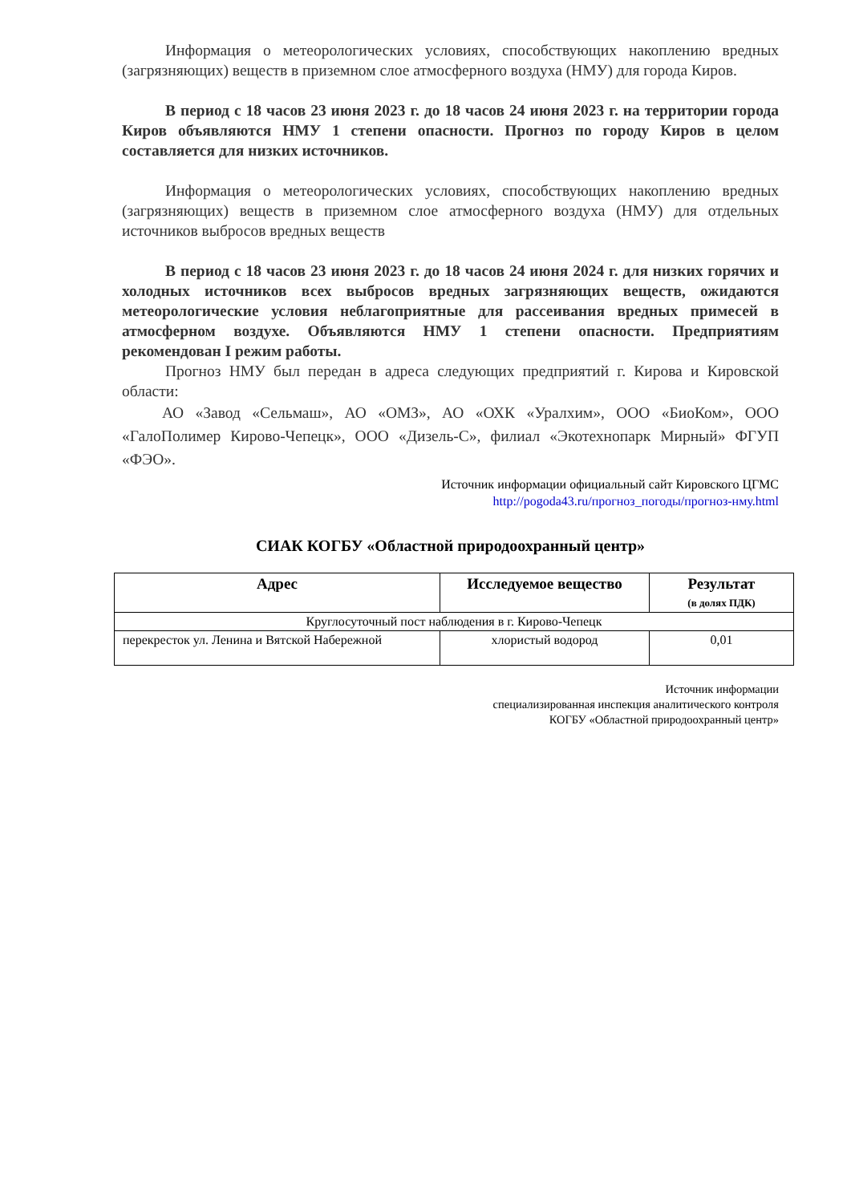Информация о метеорологических условиях, способствующих накоплению вредных (загрязняющих) веществ в приземном слое атмосферного воздуха (НМУ) для города Киров.
В период с 18 часов 23 июня 2023 г. до 18 часов 24 июня 2023 г. на территории города Киров объявляются НМУ 1 степени опасности. Прогноз по городу Киров в целом составляется для низких источников.
Информация о метеорологических условиях, способствующих накоплению вредных (загрязняющих) веществ в приземном слое атмосферного воздуха (НМУ) для отдельных источников выбросов вредных веществ
В период с 18 часов 23 июня 2023 г. до 18 часов 24 июня 2024 г. для низких горячих и холодных источников всех выбросов вредных загрязняющих веществ, ожидаются метеорологические условия неблагоприятные для рассеивания вредных примесей в атмосферном воздухе. Объявляются НМУ 1 степени опасности. Предприятиям рекомендован I режим работы.
Прогноз НМУ был передан в адреса следующих предприятий г. Кирова и Кировской области:
АО «Завод «Сельмаш», АО «ОМЗ», АО «ОХК «Уралхим», ООО «БиоКом», ООО «ГалоПолимер Кирово-Чепецк», ООО «Дизель-С», филиал «Экотехнопарк Мирный» ФГУП «ФЭО».
Источник информации официальный сайт Кировского ЦГМС
http://pogoda43.ru/прогноз_погоды/прогноз-нму.html
СИАК КОГБУ «Областной природоохранный центр»
| Адрес | Исследуемое вещество | Результат (в долях ПДК) |
| --- | --- | --- |
| Круглосуточный пост наблюдения в г. Кирово-Чепецк | | |
| перекресток ул. Ленина и Вятской Набережной | хлористый водород | 0,01 |
Источник информации
специализированная инспекция аналитического контроля
КОГБУ «Областной природоохранный центр»